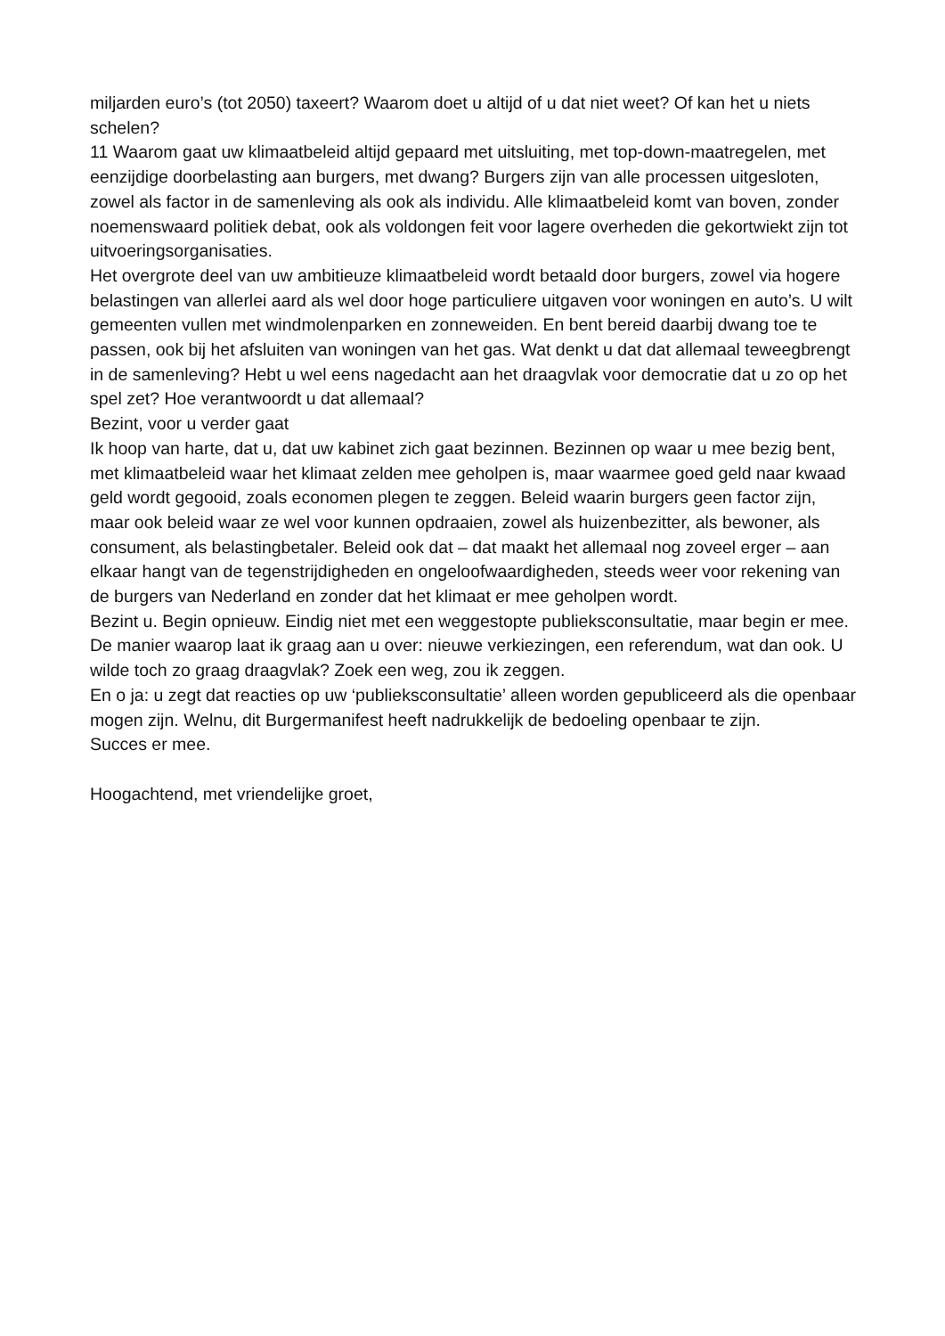miljarden euro’s (tot 2050) taxeert? Waarom doet u altijd of u dat niet weet? Of kan het u niets schelen?
11 Waarom gaat uw klimaatbeleid altijd gepaard met uitsluiting, met top-down-maatregelen, met eenzijdige doorbelasting aan burgers, met dwang? Burgers zijn van alle processen uitgesloten, zowel als factor in de samenleving als ook als individu. Alle klimaatbeleid komt van boven, zonder noemenswaard politiek debat, ook als voldongen feit voor lagere overheden die gekortwiekt zijn tot uitvoeringsorganisaties.
Het overgrote deel van uw ambitieuze klimaatbeleid wordt betaald door burgers, zowel via hogere belastingen van allerlei aard als wel door hoge particuliere uitgaven voor woningen en auto’s. U wilt gemeenten vullen met windmolenparken en zonneweiden. En bent bereid daarbij dwang toe te passen, ook bij het afsluiten van woningen van het gas. Wat denkt u dat dat allemaal teweegbrengt in de samenleving? Hebt u wel eens nagedacht aan het draagvlak voor democratie dat u zo op het spel zet? Hoe verantwoordt u dat allemaal?
Bezint, voor u verder gaat
Ik hoop van harte, dat u, dat uw kabinet zich gaat bezinnen. Bezinnen op waar u mee bezig bent, met klimaatbeleid waar het klimaat zelden mee geholpen is, maar waarmee goed geld naar kwaad geld wordt gegooid, zoals economen plegen te zeggen. Beleid waarin burgers geen factor zijn, maar ook beleid waar ze wel voor kunnen opdraaien, zowel als huizenbezitter, als bewoner, als consument, als belastingbetaler. Beleid ook dat – dat maakt het allemaal nog zoveel erger – aan elkaar hangt van de tegenstrijdigheden en ongeloofwaardigheden, steeds weer voor rekening van de burgers van Nederland en zonder dat het klimaat er mee geholpen wordt.
Bezint u. Begin opnieuw. Eindig niet met een weggestopte publieksconsultatie, maar begin er mee. De manier waarop laat ik graag aan u over: nieuwe verkiezingen, een referendum, wat dan ook. U wilde toch zo graag draagvlak? Zoek een weg, zou ik zeggen.
En o ja: u zegt dat reacties op uw ‘publieksconsultatie’ alleen worden gepubliceerd als die openbaar mogen zijn. Welnu, dit Burgermanifest heeft nadrukkelijk de bedoeling openbaar te zijn.
Succes er mee.
Hoogachtend, met vriendelijke groet,